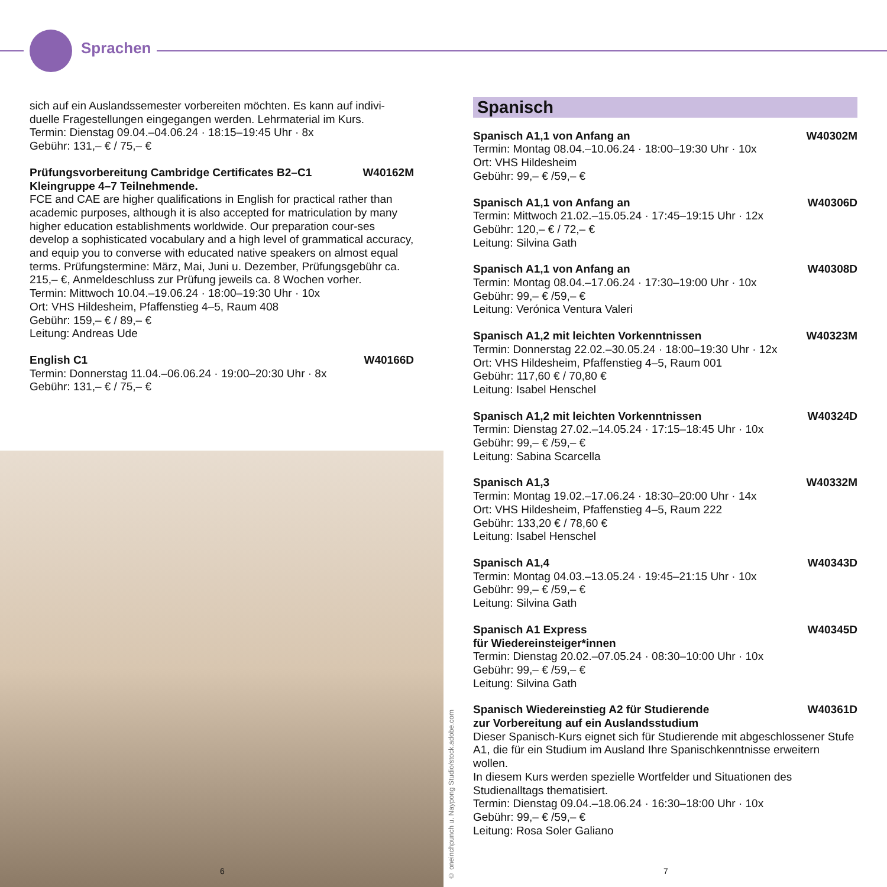Sprachen
sich auf ein Auslandssemester vorbereiten möchten. Es kann auf indivi-duelle Fragestellungen eingegangen werden. Lehrmaterial im Kurs.
Termin: Dienstag 09.04.–04.06.24 · 18:15–19:45 Uhr · 8x
Gebühr: 131,– € / 75,– €
Prüfungsvorbereitung Cambridge Certificates B2–C1 W40162M
Kleingruppe 4–7 Teilnehmende.
FCE and CAE are higher qualifications in English for practical rather than academic purposes, although it is also accepted for matriculation by many higher education establishments worldwide. Our preparation cour-ses develop a sophisticated vocabulary and a high level of grammatical accuracy, and equip you to converse with educated native speakers on almost equal terms. Prüfungstermine: März, Mai, Juni u. Dezember, Prüfungsgebühr ca. 215,– €, Anmeldeschluss zur Prüfung jeweils ca. 8 Wochen vorher.
Termin: Mittwoch 10.04.–19.06.24 · 18:00–19:30 Uhr · 10x
Ort: VHS Hildesheim, Pfaffenstieg 4–5, Raum 408
Gebühr: 159,– € / 89,– €
Leitung: Andreas Ude
English C1 W40166D
Termin: Donnerstag 11.04.–06.06.24 · 19:00–20:30 Uhr · 8x
Gebühr: 131,– € / 75,– €
© oneinchpunch u. Naypong Studio/stock.adobe.com
6 7
Spanisch
Spanisch A1,1 von Anfang an W40302M
Termin: Montag 08.04.–10.06.24 · 18:00–19:30 Uhr · 10x
Ort: VHS Hildesheim
Gebühr: 99,– € /59,– €
Spanisch A1,1 von Anfang an W40306D
Termin: Mittwoch 21.02.–15.05.24 · 17:45–19:15 Uhr · 12x
Gebühr: 120,– € / 72,– €
Leitung: Silvina Gath
Spanisch A1,1 von Anfang an W40308D
Termin: Montag 08.04.–17.06.24 · 17:30–19:00 Uhr · 10x
Gebühr: 99,– € /59,– €
Leitung: Verónica Ventura Valeri
Spanisch A1,2 mit leichten Vorkenntnissen W40323M
Termin: Donnerstag 22.02.–30.05.24 · 18:00–19:30 Uhr · 12x
Ort: VHS Hildesheim, Pfaffenstieg 4–5, Raum 001
Gebühr: 117,60 € / 70,80 €
Leitung: Isabel Henschel
Spanisch A1,2 mit leichten Vorkenntnissen W40324D
Termin: Dienstag 27.02.–14.05.24 · 17:15–18:45 Uhr · 10x
Gebühr: 99,– € /59,– €
Leitung: Sabina Scarcella
Spanisch A1,3 W40332M
Termin: Montag 19.02.–17.06.24 · 18:30–20:00 Uhr · 14x
Ort: VHS Hildesheim, Pfaffenstieg 4–5, Raum 222
Gebühr: 133,20 € / 78,60 €
Leitung: Isabel Henschel
Spanisch A1,4 W40343D
Termin: Montag 04.03.–13.05.24 · 19:45–21:15 Uhr · 10x
Gebühr: 99,– € /59,– €
Leitung: Silvina Gath
Spanisch A1 Express W40345D
für Wiedereinsteiger*innen
Termin: Dienstag 20.02.–07.05.24 · 08:30–10:00 Uhr · 10x
Gebühr: 99,– € /59,– €
Leitung: Silvina Gath
Spanisch Wiedereinstieg A2 für Studierende W40361D
zur Vorbereitung auf ein Auslandsstudium
Dieser Spanisch-Kurs eignet sich für Studierende mit abgeschlossener Stufe A1, die für ein Studium im Ausland Ihre Spanischkenntnisse erweitern wollen.
In diesem Kurs werden spezielle Wortfelder und Situationen des Studienalltags thematisiert.
Termin: Dienstag 09.04.–18.06.24 · 16:30–18:00 Uhr · 10x
Gebühr: 99,– € /59,– €
Leitung: Rosa Soler Galiano